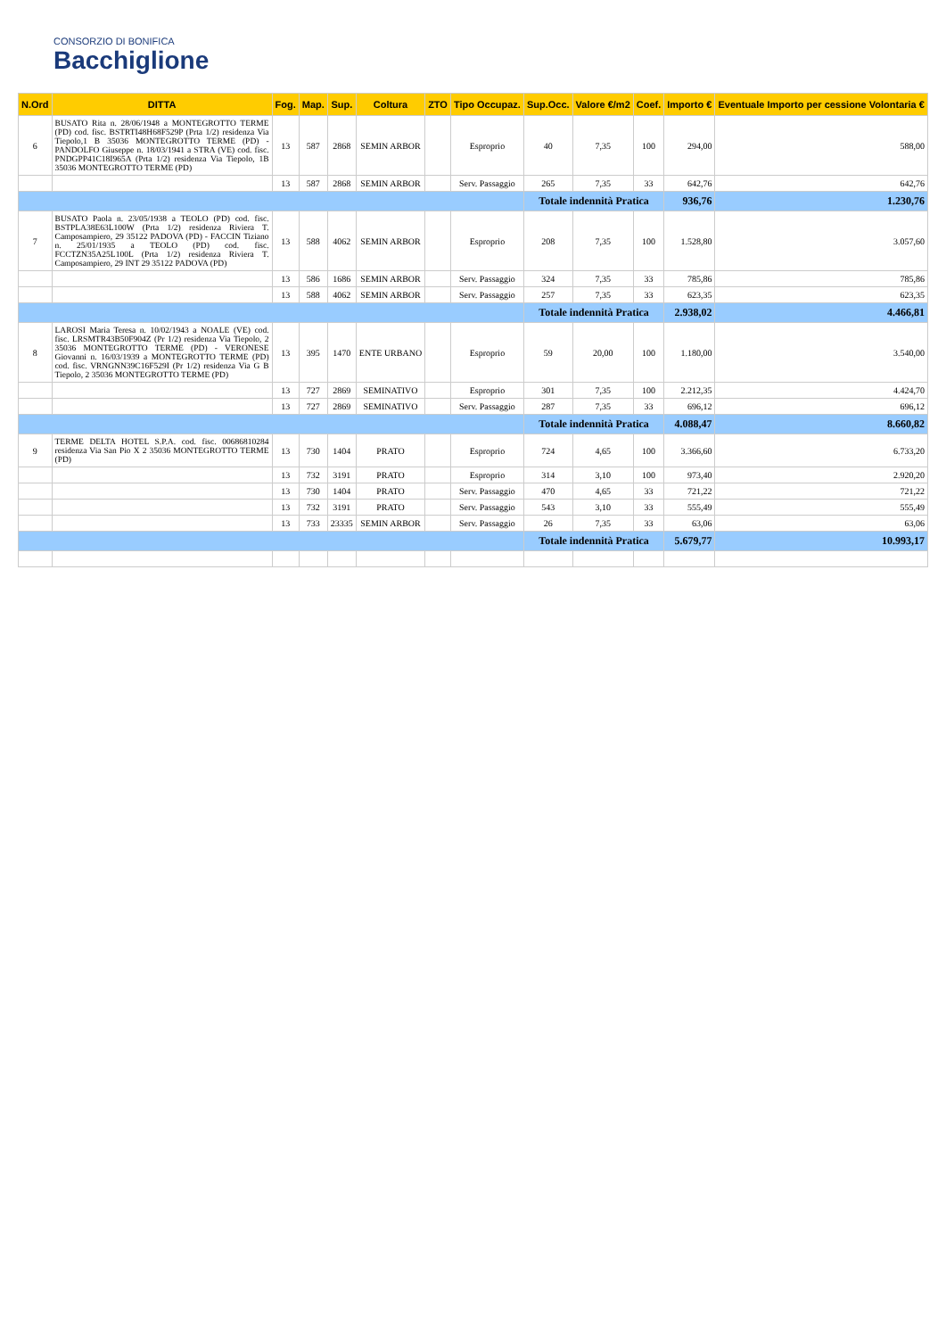CONSORZIO DI BONIFICA
Bacchiglione
| N.Ord | DITTA | Fog. | Map. | Sup. | Coltura | ZTO | Tipo Occupaz. | Sup.Occ. | Valore €/m2 | Coef. | Importo € | Eventuale Importo per cessione Volontaria € |
| --- | --- | --- | --- | --- | --- | --- | --- | --- | --- | --- | --- | --- |
| 6 | BUSATO Rita n. 28/06/1948 a MONTEGROTTO TERME (PD) cod. fisc. BSTRTI48H68F529P (Prta 1/2) residenza Via Tiepolo,1 B 35036 MONTEGROTTO TERME (PD) - PANDOLFO Giuseppe n. 18/03/1941 a STRA (VE) cod. fisc. PNDGPP41C18I965A (Prta 1/2) residenza Via Tiepolo, 1B 35036 MONTEGROTTO TERME (PD) | 13 | 587 | 2868 | SEMIN ARBOR | | Esproprio | 40 | 7,35 | 100 | 294,00 | 588,00 |
| | | 13 | 587 | 2868 | SEMIN ARBOR | | Serv. Passaggio | 265 | 7,35 | 33 | 642,76 | 642,76 |
| | | | | | | | | Totale indennità Pratica | | | 936,76 | 1.230,76 |
| 7 | BUSATO Paola n. 23/05/1938 a TEOLO (PD) cod. fisc. BSTPLA38E63L100W (Prta 1/2) residenza Riviera T. Camposampiero, 29 35122 PADOVA (PD) - FACCIN Tiziano n. 25/01/1935 a TEOLO (PD) cod. fisc. FCCTZN35A25L100L (Prta 1/2) residenza Riviera T. Camposampiero, 29 INT 29 35122 PADOVA (PD) | 13 | 588 | 4062 | SEMIN ARBOR | | Esproprio | 208 | 7,35 | 100 | 1.528,80 | 3.057,60 |
| | | 13 | 586 | 1686 | SEMIN ARBOR | | Serv. Passaggio | 324 | 7,35 | 33 | 785,86 | 785,86 |
| | | 13 | 588 | 4062 | SEMIN ARBOR | | Serv. Passaggio | 257 | 7,35 | 33 | 623,35 | 623,35 |
| | | | | | | | | Totale indennità Pratica | | | 2.938,02 | 4.466,81 |
| 8 | LAROSI Maria Teresa n. 10/02/1943 a NOALE (VE) cod. fisc. LRSMTR43B50F904Z (Pr 1/2) residenza Via Tiepolo, 2 35036 MONTEGROTTO TERME (PD) - VERONESE Giovanni n. 16/03/1939 a MONTEGROTTO TERME (PD) cod. fisc. VRNGNN39C16F529I (Pr 1/2) residenza Via G B Tiepolo, 2 35036 MONTEGROTTO TERME (PD) | 13 | 395 | 1470 | ENTE URBANO | | Esproprio | 59 | 20,00 | 100 | 1.180,00 | 3.540,00 |
| | | 13 | 727 | 2869 | SEMINATIVO | | Esproprio | 301 | 7,35 | 100 | 2.212,35 | 4.424,70 |
| | | 13 | 727 | 2869 | SEMINATIVO | | Serv. Passaggio | 287 | 7,35 | 33 | 696,12 | 696,12 |
| | | | | | | | | Totale indennità Pratica | | | 4.088,47 | 8.660,82 |
| 9 | TERME DELTA HOTEL S.P.A. cod. fisc. 00686810284 residenza Via San Pio X 2 35036 MONTEGROTTO TERME (PD) | 13 | 730 | 1404 | PRATO | | Esproprio | 724 | 4,65 | 100 | 3.366,60 | 6.733,20 |
| | | 13 | 732 | 3191 | PRATO | | Esproprio | 314 | 3,10 | 100 | 973,40 | 2.920,20 |
| | | 13 | 730 | 1404 | PRATO | | Serv. Passaggio | 470 | 4,65 | 33 | 721,22 | 721,22 |
| | | 13 | 732 | 3191 | PRATO | | Serv. Passaggio | 543 | 3,10 | 33 | 555,49 | 555,49 |
| | | 13 | 733 | 23335 | SEMIN ARBOR | | Serv. Passaggio | 26 | 7,35 | 33 | 63,06 | 63,06 |
| | | | | | | | | Totale indennità Pratica | | | 5.679,77 | 10.993,17 |